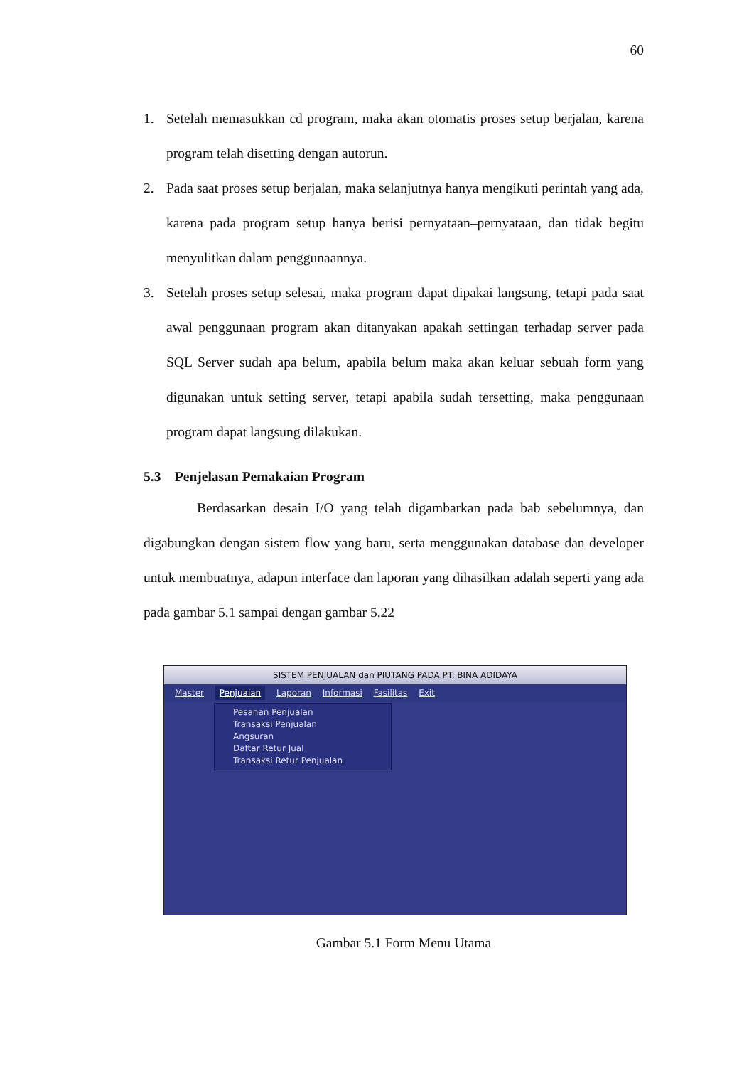60
1. Setelah memasukkan cd program, maka akan otomatis proses setup berjalan, karena program telah disetting dengan autorun.
2. Pada saat proses setup berjalan, maka selanjutnya hanya mengikuti perintah yang ada, karena pada program setup hanya berisi pernyataan–pernyataan, dan tidak begitu menyulitkan dalam penggunaannya.
3. Setelah proses setup selesai, maka program dapat dipakai langsung, tetapi pada saat awal penggunaan program akan ditanyakan apakah settingan terhadap server pada SQL Server sudah apa belum, apabila belum maka akan keluar sebuah form yang digunakan untuk setting server, tetapi apabila sudah tersetting, maka penggunaan program dapat langsung dilakukan.
5.3 Penjelasan Pemakaian Program
Berdasarkan desain I/O yang telah digambarkan pada bab sebelumnya, dan digabungkan dengan sistem flow yang baru, serta menggunakan database dan developer untuk membuatnya, adapun interface dan laporan yang dihasilkan adalah seperti yang ada pada gambar 5.1 sampai dengan gambar 5.22
SISTEM PENJUALAN dan PIUTANG PADA PT. BINA ADIDAYA
Master Penjualan Laporan Informasi Fasilitas Exit
Pesanan Penjualan
Transaksi Penjualan
Angsuran
Daftar Retur Jual
Transaksi Retur Penjualan
Gambar 5.1 Form Menu Utama